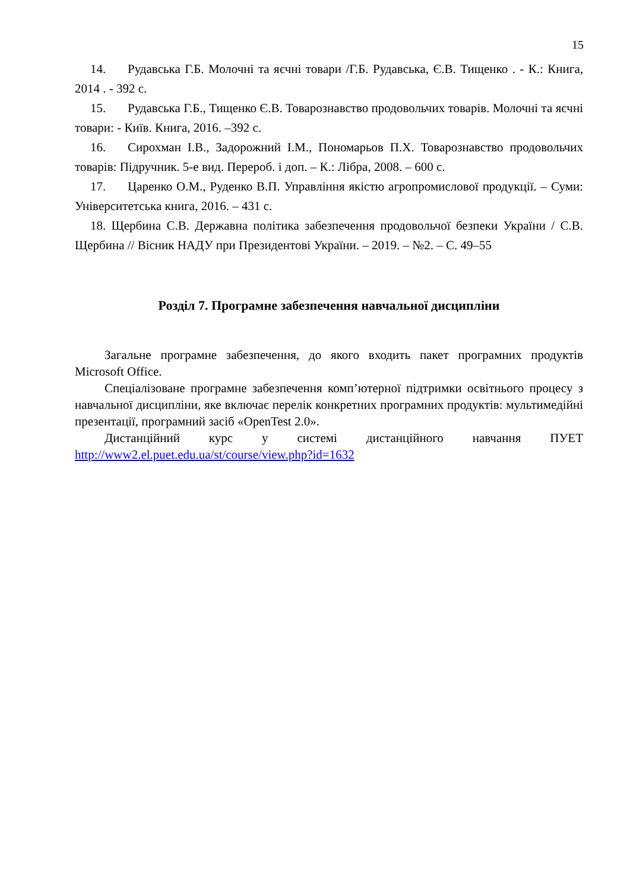15
14. Рудавська Г.Б. Молочні та яєчні товари /Г.Б. Рудавська, Є.В. Тищенко . - К.: Книга, 2014 . - 392 с.
15. Рудавська Г.Б., Тищенко Є.В. Товарознавство продовольчих товарів. Молочні та яєчні товари: - Київ. Книга, 2016. –392 с.
16. Сирохман І.В., Задорожний І.М., Пономарьов П.Х. Товарознавство продовольчих товарів: Підручник. 5-е вид. Перероб. і доп. – К.: Лібра, 2008. – 600 с.
17. Царенко О.М., Руденко В.П. Управління якістю агропромислової продукції. – Суми: Університетська книга, 2016. – 431 с.
18. Щербина С.В. Державна політика забезпечення продовольчої безпеки України / С.В. Щербина // Вісник НАДУ при Президентові України. – 2019. – №2. – С. 49–55
Розділ 7. Програмне забезпечення навчальної дисципліни
Загальне програмне забезпечення, до якого входить пакет програмних продуктів Microsoft Office.
Спеціалізоване програмне забезпечення комп’ютерної підтримки освітнього процесу з навчальної дисципліни, яке включає перелік конкретних програмних продуктів: мультимедійні презентації, програмний засіб «OpenTest 2.0».
Дистанційний курс у системі дистанційного навчання ПУЕТ http://www2.el.puet.edu.ua/st/course/view.php?id=1632